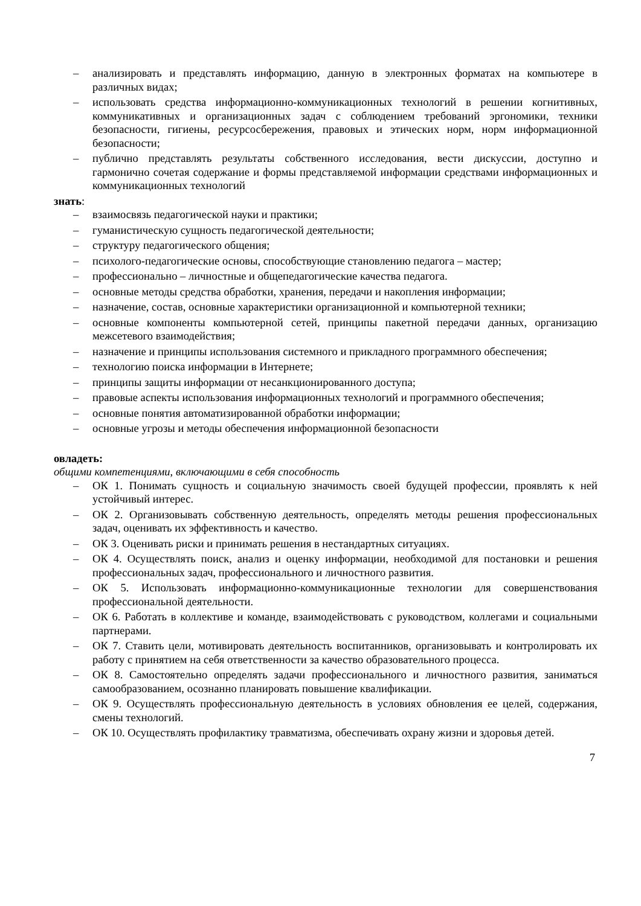– анализировать и представлять информацию, данную в электронных форматах на компьютере в различных видах;
– использовать средства информационно-коммуникационных технологий в решении когнитивных, коммуникативных и организационных задач с соблюдением требований эргономики, техники безопасности, гигиены, ресурсосбережения, правовых и этических норм, норм информационной безопасности;
– публично представлять результаты собственного исследования, вести дискуссии, доступно и гармонично сочетая содержание и формы представляемой информации средствами информационных и коммуникационных технологий
знать:
– взаимосвязь педагогической науки и практики;
– гуманистическую сущность педагогической деятельности;
– структуру педагогического общения;
– психолого-педагогические основы, способствующие становлению педагога – мастер;
– профессионально – личностные и общепедагогические качества педагога.
– основные методы средства обработки, хранения, передачи и накопления информации;
– назначение, состав, основные характеристики организационной и компьютерной техники;
– основные компоненты компьютерной сетей, принципы пакетной передачи данных, организацию межсетевого взаимодействия;
– назначение и принципы использования системного и прикладного программного обеспечения;
– технологию поиска информации в Интернете;
– принципы защиты информации от несанкционированного доступа;
– правовые аспекты использования информационных технологий и программного обеспечения;
– основные понятия автоматизированной обработки информации;
– основные угрозы и методы обеспечения информационной безопасности
овладеть:
общими компетенциями, включающими в себя способность
– ОК 1. Понимать сущность и социальную значимость своей будущей профессии, проявлять к ней устойчивый интерес.
– ОК 2. Организовывать собственную деятельность, определять методы решения профессиональных задач, оценивать их эффективность и качество.
– ОК 3. Оценивать риски и принимать решения в нестандартных ситуациях.
– ОК 4. Осуществлять поиск, анализ и оценку информации, необходимой для постановки и решения профессиональных задач, профессионального и личностного развития.
– ОК 5. Использовать информационно-коммуникационные технологии для совершенствования профессиональной деятельности.
– ОК 6. Работать в коллективе и команде, взаимодействовать с руководством, коллегами и социальными партнерами.
– ОК 7. Ставить цели, мотивировать деятельность воспитанников, организовывать и контролировать их работу с принятием на себя ответственности за качество образовательного процесса.
– ОК 8. Самостоятельно определять задачи профессионального и личностного развития, заниматься самообразованием, осознанно планировать повышение квалификации.
– ОК 9. Осуществлять профессиональную деятельность в условиях обновления ее целей, содержания, смены технологий.
– ОК 10. Осуществлять профилактику травматизма, обеспечивать охрану жизни и здоровья детей.
7